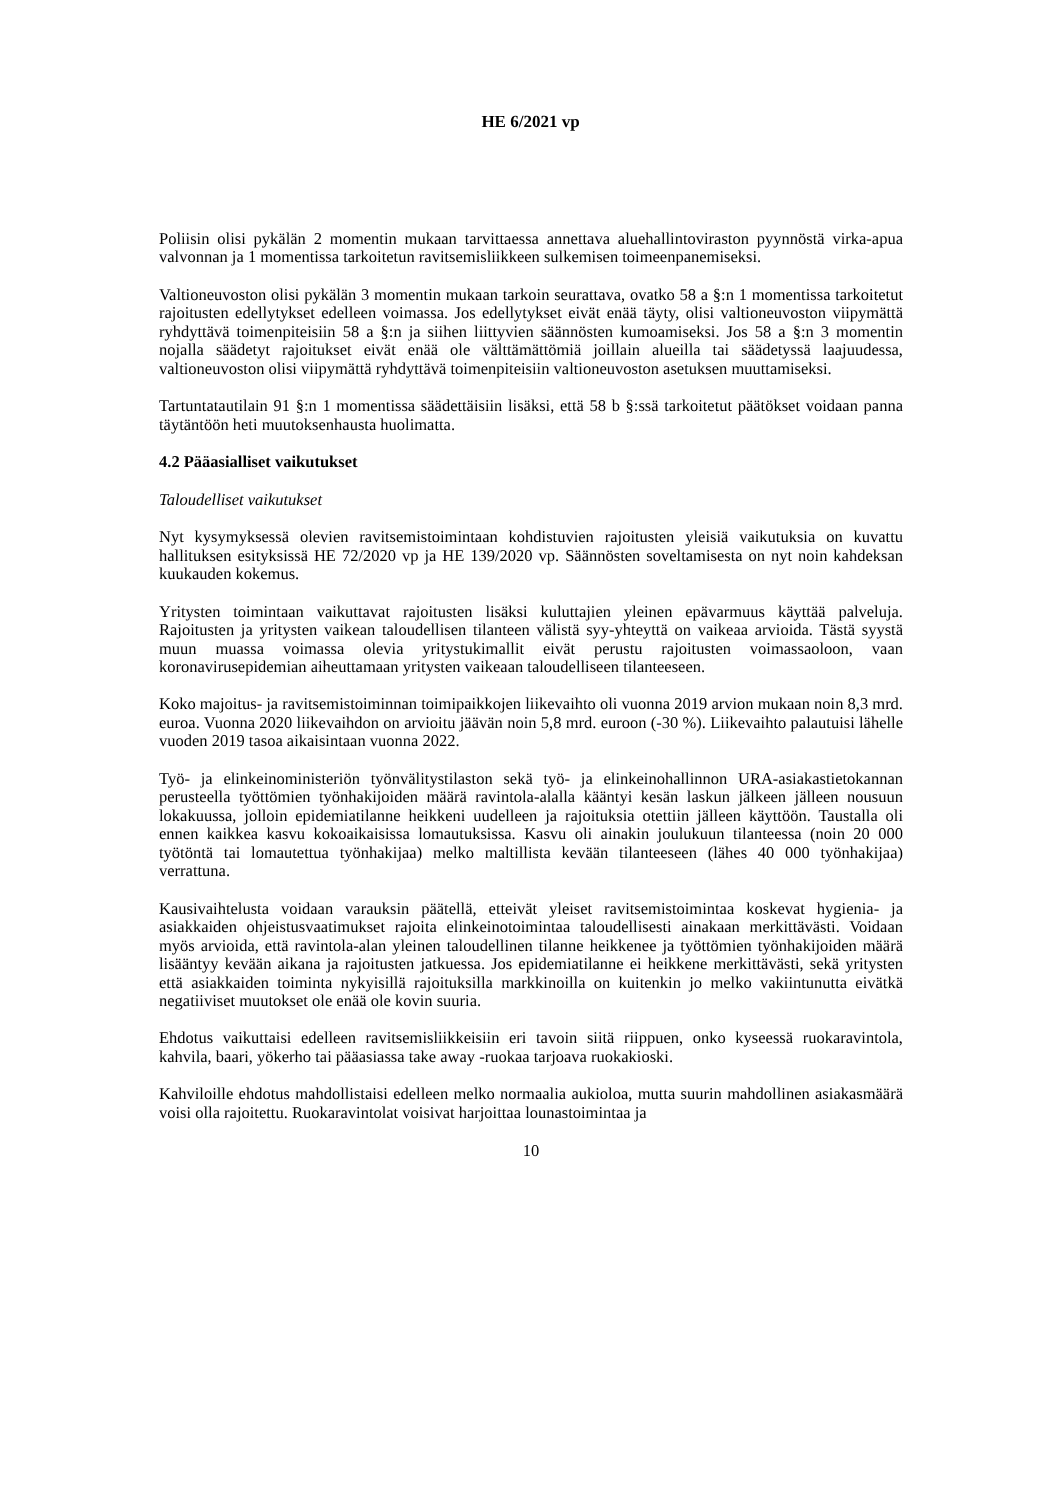HE 6/2021 vp
Poliisin olisi pykälän 2 momentin mukaan tarvittaessa annettava aluehallintoviraston pyynnöstä virka-apua valvonnan ja 1 momentissa tarkoitetun ravitsemisliikkeen sulkemisen toimeenpanemiseksi.
Valtioneuvoston olisi pykälän 3 momentin mukaan tarkoin seurattava, ovatko 58 a §:n 1 momentissa tarkoitetut rajoitusten edellytykset edelleen voimassa. Jos edellytykset eivät enää täyty, olisi valtioneuvoston viipymättä ryhdyttävä toimenpiteisiin 58 a §:n ja siihen liittyvien säännösten kumoamiseksi. Jos 58 a §:n 3 momentin nojalla säädetyt rajoitukset eivät enää ole välttämättömiä joillain alueilla tai säädetyssä laajuudessa, valtioneuvoston olisi viipymättä ryhdyttävä toimenpiteisiin valtioneuvoston asetuksen muuttamiseksi.
Tartuntatautilain 91 §:n 1 momentissa säädettäisiin lisäksi, että 58 b §:ssä tarkoitetut päätökset voidaan panna täytäntöön heti muutoksenhausta huolimatta.
4.2 Pääasialliset vaikutukset
Taloudelliset vaikutukset
Nyt kysymyksessä olevien ravitsemistoimintaan kohdistuvien rajoitusten yleisiä vaikutuksia on kuvattu hallituksen esityksissä HE 72/2020 vp ja HE 139/2020 vp. Säännösten soveltamisesta on nyt noin kahdeksan kuukauden kokemus.
Yritysten toimintaan vaikuttavat rajoitusten lisäksi kuluttajien yleinen epävarmuus käyttää palveluja. Rajoitusten ja yritysten vaikean taloudellisen tilanteen välistä syy-yhteyttä on vaikeaa arvioida. Tästä syystä muun muassa voimassa olevia yritystukimallit eivät perustu rajoitusten voimassaoloon, vaan koronavirusepidemian aiheuttamaan yritysten vaikeaan taloudelliseen tilanteeseen.
Koko majoitus- ja ravitsemistoiminnan toimipaikkojen liikevaihto oli vuonna 2019 arvion mukaan noin 8,3 mrd. euroa. Vuonna 2020 liikevaihdon on arvioitu jäävän noin 5,8 mrd. euroon (-30 %). Liikevaihto palautuisi lähelle vuoden 2019 tasoa aikaisintaan vuonna 2022.
Työ- ja elinkeinoministeriön työnvälitystilaston sekä työ- ja elinkeinohallinnon URA-asiakastietokannan perusteella työttömien työnhakijoiden määrä ravintola-alalla kääntyi kesän laskun jälkeen jälleen nousuun lokakuussa, jolloin epidemiatilanne heikkeni uudelleen ja rajoituksia otettiin jälleen käyttöön. Taustalla oli ennen kaikkea kasvu kokoaikaisissa lomautuksissa. Kasvu oli ainakin joulukuun tilanteessa (noin 20 000 työtöntä tai lomautettua työnhakijaa) melko maltillista kevään tilanteeseen (lähes 40 000 työnhakijaa) verrattuna.
Kausivaihtelusta voidaan varauksin päätellä, etteivät yleiset ravitsemistoimintaa koskevat hygienia- ja asiakkaiden ohjeistusvaatimukset rajoita elinkeinotoimintaa taloudellisesti ainakaan merkittävästi. Voidaan myös arvioida, että ravintola-alan yleinen taloudellinen tilanne heikkenee ja työttömien työnhakijoiden määrä lisääntyy kevään aikana ja rajoitusten jatkuessa. Jos epidemiatilanne ei heikkene merkittävästi, sekä yritysten että asiakkaiden toiminta nykyisillä rajoituksilla markkinoilla on kuitenkin jo melko vakiintunutta eivätkä negatiiviset muutokset ole enää ole kovin suuria.
Ehdotus vaikuttaisi edelleen ravitsemisliikkeisiin eri tavoin siitä riippuen, onko kyseessä ruokaravintola, kahvila, baari, yökerho tai pääasiassa take away -ruokaa tarjoava ruokakioski.
Kahviloille ehdotus mahdollistaisi edelleen melko normaalia aukioloa, mutta suurin mahdollinen asiakasmäärä voisi olla rajoitettu. Ruokaravintolat voisivat harjoittaa lounastoimintaa ja
10